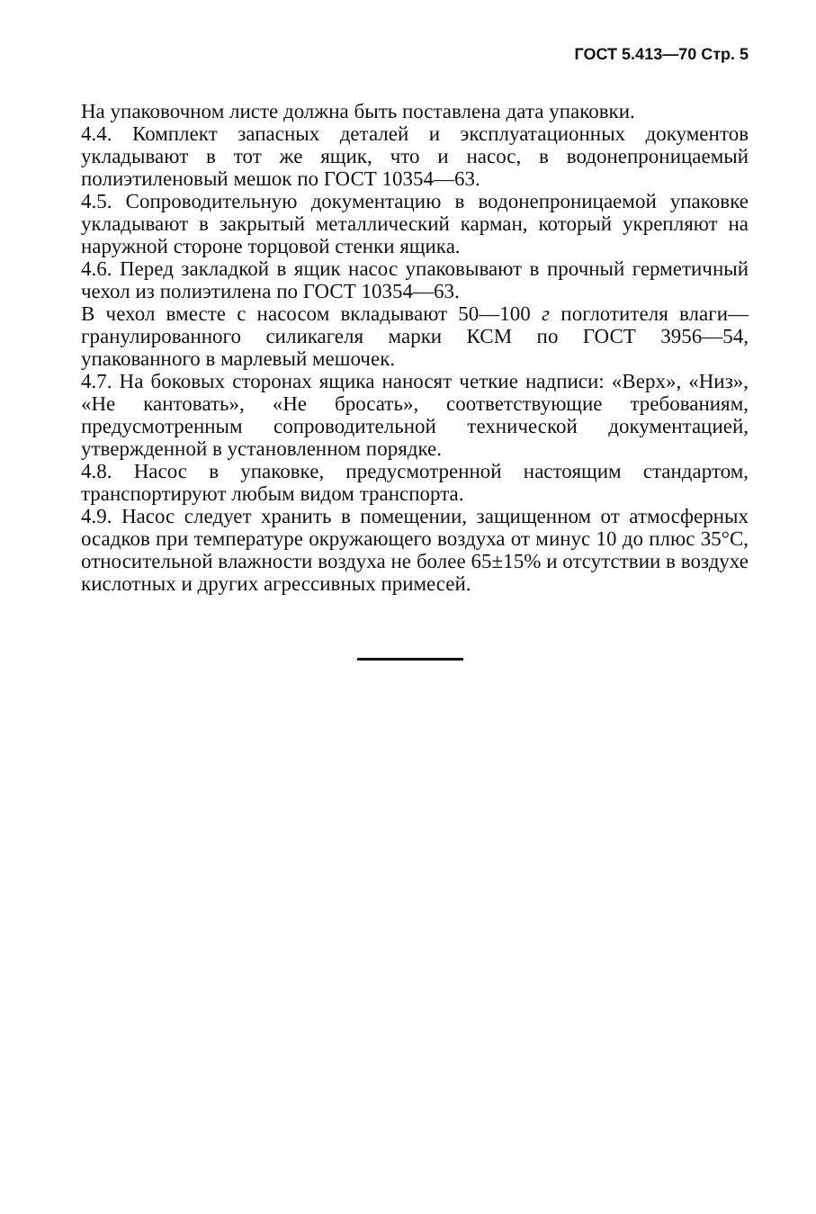ГОСТ 5.413—70 Стр. 5
На упаковочном листе должна быть поставлена дата упаковки.
4.4. Комплект запасных деталей и эксплуатационных документов укладывают в тот же ящик, что и насос, в водонепроницаемый полиэтиленовый мешок по ГОСТ 10354—63.
4.5. Сопроводительную документацию в водонепроницаемой упаковке укладывают в закрытый металлический карман, который укрепляют на наружной стороне торцовой стенки ящика.
4.6. Перед закладкой в ящик насос упаковывают в прочный герметичный чехол из полиэтилена по ГОСТ 10354—63.
В чехол вместе с насосом вкладывают 50—100 г поглотителя влаги—гранулированного силикагеля марки КСМ по ГОСТ 3956—54, упакованного в марлевый мешочек.
4.7. На боковых сторонах ящика наносят четкие надписи: «Верх», «Низ», «Не кантовать», «Не бросать», соответствующие требованиям, предусмотренным сопроводительной технической документацией, утвержденной в установленном порядке.
4.8. Насос в упаковке, предусмотренной настоящим стандартом, транспортируют любым видом транспорта.
4.9. Насос следует хранить в помещении, защищенном от атмосферных осадков при температуре окружающего воздуха от минус 10 до плюс 35°С, относительной влажности воздуха не более 65±15% и отсутствии в воздухе кислотных и других агрессивных примесей.